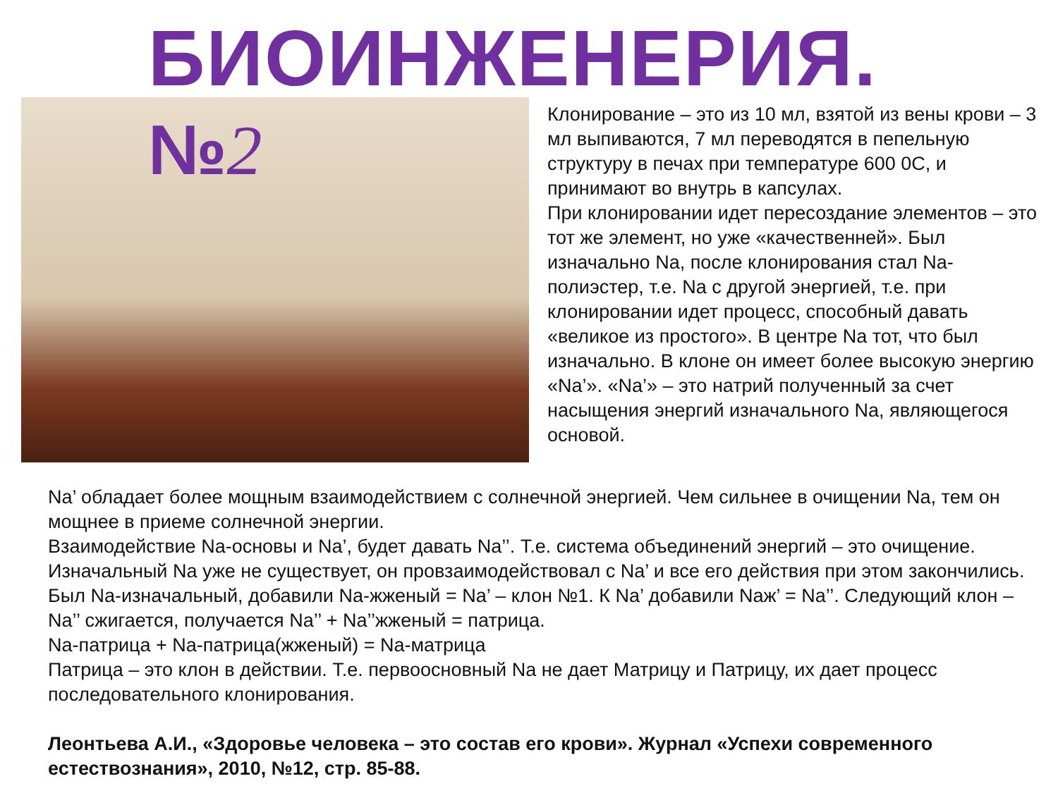БИОИНЖЕНЕРИЯ.
№2
Клонирование – это из 10 мл, взятой из вены крови – 3 мл выпиваются, 7 мл переводятся в пепельную структуру в печах при температуре 600 0С, и принимают во внутрь в капсулах.
При клонировании идет пересоздание элементов – это тот же элемент, но уже «качественней». Был изначально Na, после клонирования стал Na-полиэстер, т.е. Na с другой энергией, т.е. при клонировании идет процесс, способный давать «великое из простого». В центре Na тот, что был изначально. В клоне он имеет более высокую энергию «Na’». «Na’» – это натрий полученный за счет насыщения энергий изначального Na, являющегося основой.
Na’ обладает более мощным взаимодействием с солнечной энергией. Чем сильнее в очищении Na, тем он мощнее в приеме солнечной энергии.
Взаимодействие Na-основы и Na’, будет давать Na’’. Т.е. система объединений энергий – это очищение. Изначальный Na уже не существует, он провзаимодействовал с Na’ и все его действия при этом закончились. Был Na-изначальный, добавили Na-жженый = Na’ – клон №1. К Na’ добавили Naж’ = Na’’. Следующий клон – Na’’ сжигается, получается Na’’ + Na’’жженый = патрица.
Na-патрица + Na-патрица(жженый) = Na-матрица
Патрица – это клон в действии. Т.е. первоосновный Na не дает Матрицу и Патрицу, их дает процесс последовательного клонирования.
Леонтьева А.И., «Здоровье человека – это состав его крови». Журнал «Успехи современного естествознания», 2010, №12, стр. 85-88.